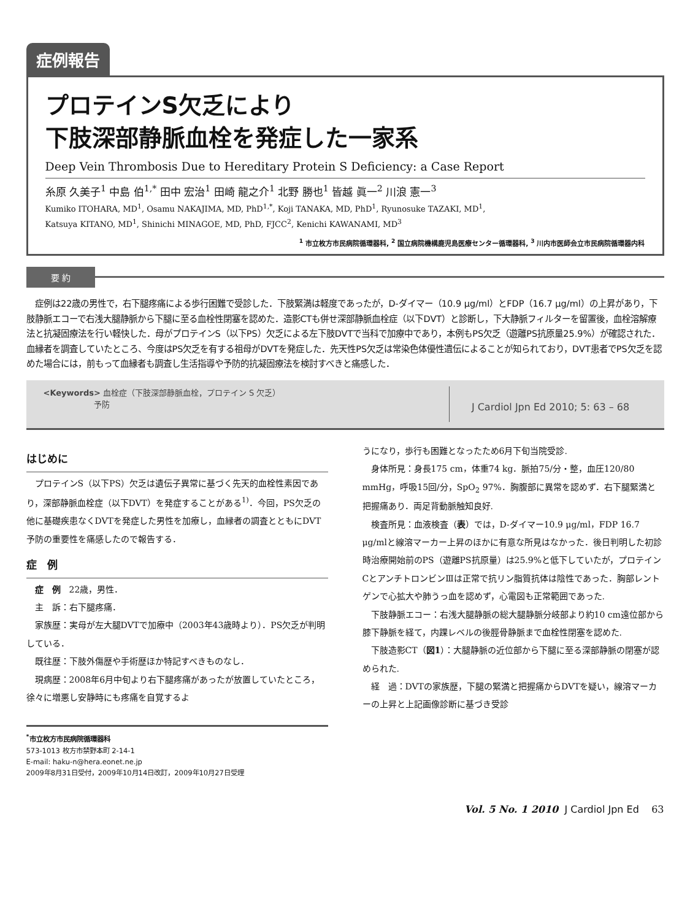症例報告
プロテインS欠乏により
下肢深部静脈血栓を発症した一家系
Deep Vein Thrombosis Due to Hereditary Protein S Deficiency: a Case Report
糸原 久美子<sup>1</sup> 中島 伯<sup>1,*</sup> 田中 宏治<sup>1</sup> 田崎 龍之介<sup>1</sup> 北野 勝也<sup>1</sup> 皆越 眞一<sup>2</sup> 川浪 憲一<sup>3</sup>
Kumiko ITOHARA, MD<sup>1</sup>, Osamu NAKAJIMA, MD, PhD<sup>1,*</sup>, Koji TANAKA, MD, PhD<sup>1</sup>, Ryunosuke TAZAKI, MD<sup>1</sup>,
Katsuya KITANO, MD<sup>1</sup>, Shinichi MINAGOE, MD, PhD, FJCC<sup>2</sup>, Kenichi KAWANAMI, MD<sup>3</sup>
<sup>1</sup> 市立枚方市民病院循環器科, <sup>2</sup> 国立病院機構鹿児島医療センター循環器科, <sup>3</sup> 川内市医師会立市民病院循環器内科
要 約
症例は22歳の男性で，右下腿疼痛による歩行困難で受診した．下肢緊満は軽度であったが，D-ダイマー（10.9 μg/ml）とFDP（16.7 μg/ml）の上昇があり，下肢静脈エコーで右浅大腿静脈から下腿に至る血栓性閉塞を認めた．造影CTも併せ深部静脈血栓症（以下DVT）と診断し，下大静脈フィルターを留置後，血栓溶解療法と抗凝固療法を行い軽快した．母がプロテインS（以下PS）欠乏による左下肢DVTで当科で加療中であり，本例もPS欠乏（遊離PS抗原量25.9%）が確認された．血縁者を調査していたところ、今度はPS欠乏を有する祖母がDVTを発症した．先天性PS欠乏は常染色体優性遺伝によることが知られており，DVT患者でPS欠乏を認めた場合には，前もって血縁者も調査し生活指導や予防的抗凝固療法を検討すべきと痛感した．
<Keywords> 血栓症（下肢深部静脈血栓，プロテイン S 欠乏）
予防
J Cardiol Jpn Ed 2010; 5: 63 – 68
はじめに
プロテインS（以下PS）欠乏は遺伝子異常に基づく先天的血栓性素因であり，深部静脈血栓症（以下DVT）を発症することがある<sup>1)</sup>．今回，PS欠乏の他に基礎疾患なくDVTを発症した男性を加療し，血縁者の調査とともにDVT予防の重要性を痛感したので報告する．
症　例
症　例　22歳，男性．
主　訴：右下腿疼痛．
家族歴：実母が左大腿DVTで加療中（2003年43歳時より）．PS欠乏が判明している．
既往歴：下肢外傷歴や手術歴ほか特記すべきものなし．
現病歴：2008年6月中旬より右下腿疼痛があったが放置していたところ，徐々に増悪し安静時にも疼痛を自覚するよ
<sup>*</sup> 市立枚方市民病院循環器科
573-1013 枚方市禁野本町 2-14-1
E-mail: haku-n@hera.eonet.ne.jp
2009年8月31日受付，2009年10月14日改訂，2009年10月27日受理
うになり，歩行も困難となったため6月下旬当院受診.
身体所見：身長175 cm，体重74 kg．脈拍75/分・整，血圧120/80 mmHg，呼吸15回/分，SpO<sub>2</sub> 97%．胸腹部に異常を認めず．右下腿緊満と把握痛あり．両足背動脈触知良好.
検査所見：血液検査（表）では，D-ダイマー10.9 μg/ml，FDP 16.7 μg/mlと線溶マーカー上昇のほかに有意な所見はなかった．後日判明した初診時治療開始前のPS（遊離PS抗原量）は25.9%と低下していたが，プロテインCとアンチトロンビンⅢは正常で抗リン脂質抗体は陰性であった．胸部レントゲンで心拡大や肺うっ血を認めず，心電図も正常範囲であった.
下肢静脈エコー：右浅大腿静脈の総大腿静脈分岐部より約10 cm遠位部から膝下静脈を経て，内踝レベルの後脛骨静脈まで血栓性閉塞を認めた.
下肢造影CT（図1）：大腿静脈の近位部から下腿に至る深部静脈の閉塞が認められた.
経　過：DVTの家族歴，下腿の緊満と把握痛からDVTを疑い，線溶マーカーの上昇と上記画像診断に基づき受診
Vol. 5 No. 1 2010 J Cardiol Jpn Ed 63